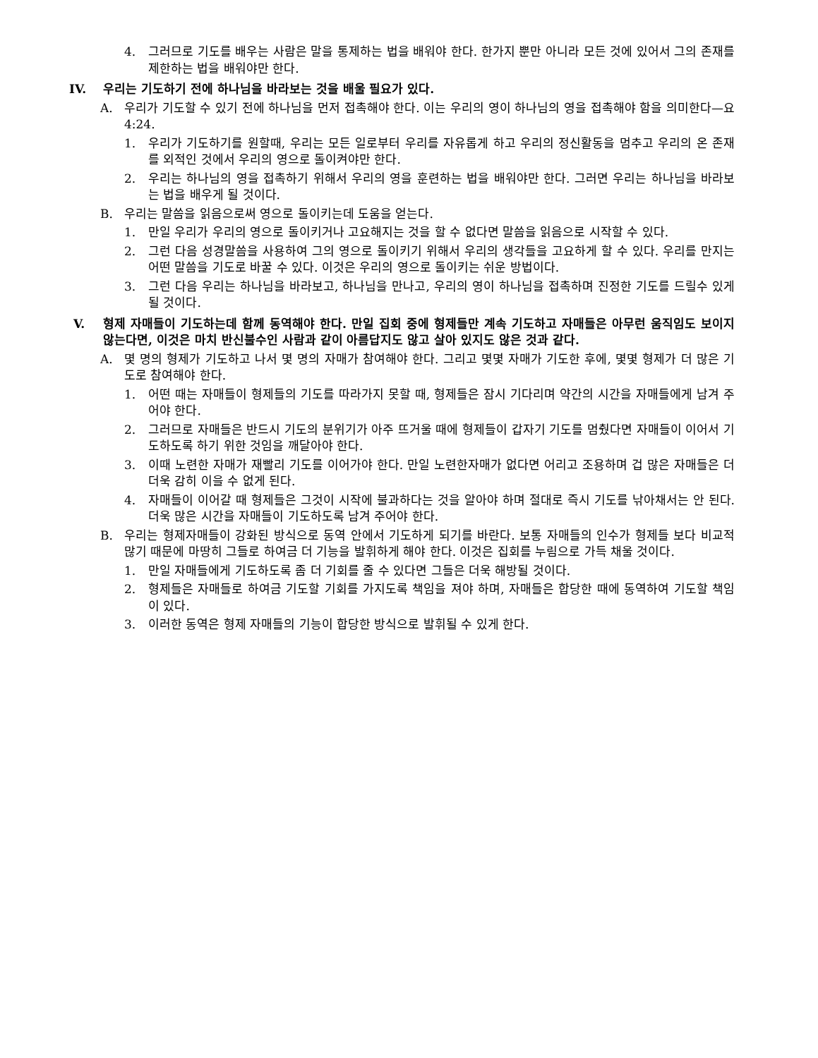4. 그러므로 기도를 배우는 사람은 말을 통제하는 법을 배워야 한다. 한가지 뿐만 아니라 모든 것에 있어서 그의 존재를 제한하는 법을 배워야만 한다.
IV. 우리는 기도하기 전에 하나님을 바라보는 것을 배울 필요가 있다.
A. 우리가 기도할 수 있기 전에 하나님을 먼저 접촉해야 한다. 이는 우리의 영이 하나님의 영을 접촉해야 함을 의미한다—요 4:24.
1. 우리가 기도하기를 원할때, 우리는 모든 일로부터 우리를 자유롭게 하고 우리의 정신활동을 멈추고 우리의 온 존재를 외적인 것에서 우리의 영으로 돌이켜야만 한다.
2. 우리는 하나님의 영을 접촉하기 위해서 우리의 영을 훈련하는 법을 배워야만 한다. 그러면 우리는 하나님을 바라보는 법을 배우게 될 것이다.
B. 우리는 말씀을 읽음으로써 영으로 돌이키는데 도움을 얻는다.
1. 만일 우리가 우리의 영으로 돌이키거나 고요해지는 것을 할 수 없다면 말씀을 읽음으로 시작할 수 있다.
2. 그런 다음 성경말씀을 사용하여 그의 영으로 돌이키기 위해서 우리의 생각들을 고요하게 할 수 있다. 우리를 만지는 어떤 말씀을 기도로 바꿀 수 있다. 이것은 우리의 영으로 돌이키는 쉬운 방법이다.
3. 그런 다음 우리는 하나님을 바라보고, 하나님을 만나고, 우리의 영이 하나님을 접촉하며 진정한 기도를 드릴수 있게 될 것이다.
V. 형제 자매들이 기도하는데 함께 동역해야 한다. 만일 집회 중에 형제들만 계속 기도하고 자매들은 아무런 움직임도 보이지 않는다면, 이것은 마치 반신불수인 사람과 같이 아름답지도 않고 살아 있지도 않은 것과 같다.
A. 몇 명의 형제가 기도하고 나서 몇 명의 자매가 참여해야 한다. 그리고 몇몇 자매가 기도한 후에, 몇몇 형제가 더 많은 기도로 참여해야 한다.
1. 어떤 때는 자매들이 형제들의 기도를 따라가지 못할 때, 형제들은 잠시 기다리며 약간의 시간을 자매들에게 남겨 주어야 한다.
2. 그러므로 자매들은 반드시 기도의 분위기가 아주 뜨거울 때에 형제들이 갑자기 기도를 멈췄다면 자매들이 이어서 기도하도록 하기 위한 것임을 깨달아야 한다.
3. 이때 노련한 자매가 재빨리 기도를 이어가야 한다. 만일 노련한자매가 없다면 어리고 조용하며 겁 많은 자매들은 더더욱 감히 이을 수 없게 된다.
4. 자매들이 이어갈 때 형제들은 그것이 시작에 불과하다는 것을 알아야 하며 절대로 즉시 기도를 낚아채서는 안 된다. 더욱 많은 시간을 자매들이 기도하도록 남겨 주어야 한다.
B. 우리는 형제자매들이 강화된 방식으로 동역 안에서 기도하게 되기를 바란다. 보통 자매들의 인수가 형제들 보다 비교적 많기 때문에 마땅히 그들로 하여금 더 기능을 발휘하게 해야 한다. 이것은 집회를 누림으로 가득 채울 것이다.
1. 만일 자매들에게 기도하도록 좀 더 기회를 줄 수 있다면 그들은 더욱 해방될 것이다.
2. 형제들은 자매들로 하여금 기도할 기회를 가지도록 책임을 져야 하며, 자매들은 합당한 때에 동역하여 기도할 책임이 있다.
3. 이러한 동역은 형제 자매들의 기능이 합당한 방식으로 발휘될 수 있게 한다.